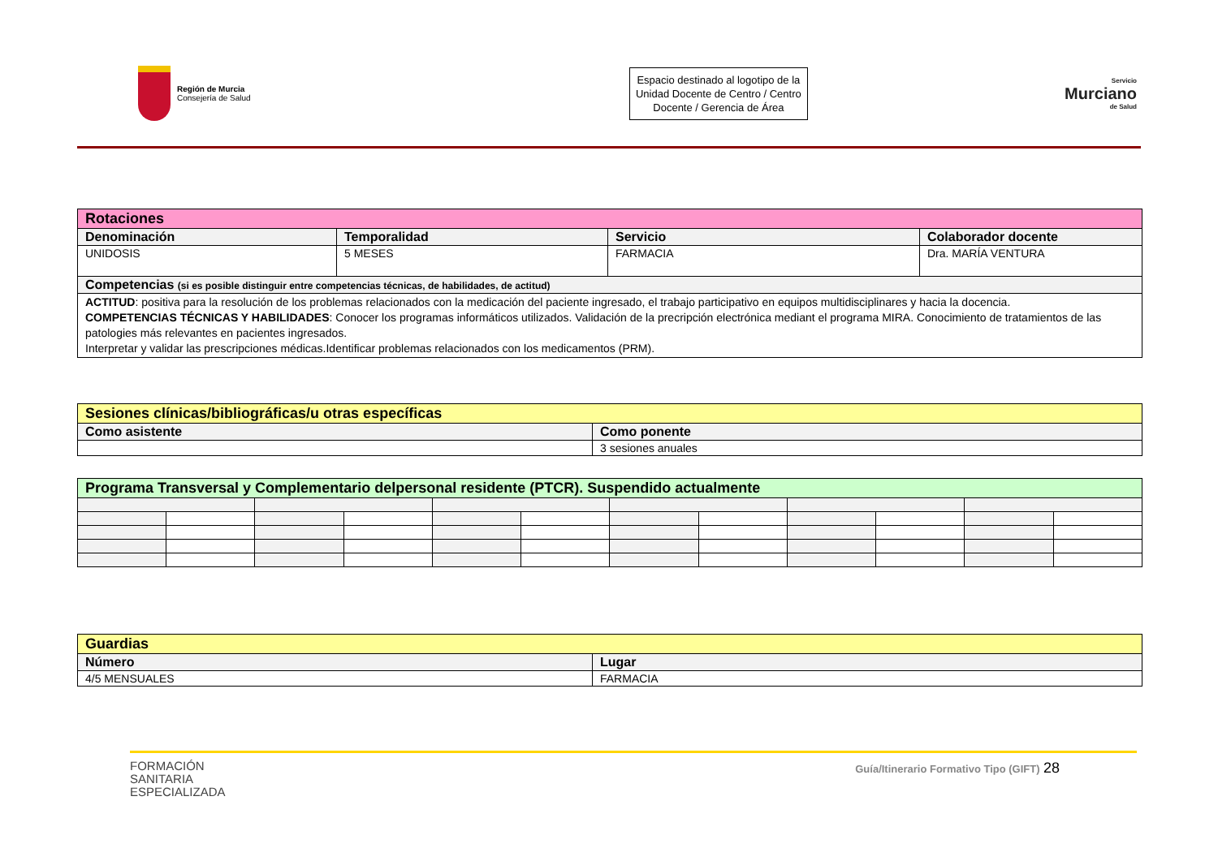Región de Murcia
Consejería de Salud
Espacio destinado al logotipo de la Unidad Docente de Centro / Centro Docente / Gerencia de Área
Servicio
Murciano
de Salud
| Rotaciones | | | |
| Denominación | Temporalidad | Servicio | Colaborador docente |
| UNIDOSIS | 5 MESES | FARMACIA | Dra. MARÍA VENTURA |
| Competencias (si es posible distinguir entre competencias técnicas, de habilidades, de actitud) | | | |
| ACTITUD : positiva para la resolución de los problemas relacionados con la medicación del paciente ingresado, el trabajo participativo en equipos multidisciplinares y hacia la docencia. COMPETENCIAS TÉCNICAS Y HABILIDADES : Conocer los programas informáticos utilizados. Validación de la precripción electrónica mediant el programa MIRA. Conocimiento de tratamientos de las patologies más relevantes en pacientes ingresados. Interpretar y validar las prescripciones médicas.Identificar problemas relacionados con los medicamentos (PRM). | | | |
| Sesiones clínicas/bibliográficas/u otras específicas | |
| Como asistente | Como ponente |
| | 3 sesiones anuales |
| Programa Transversal y Complementario delpersonal residente (PTCR). Suspendido actualmente | | | | | | | | | | | |
| Guardias | |
| Número | Lugar |
| 4/5 MENSUALES | FARMACIA |
FORMACIÓN
SANITARIA
ESPECIALIZADA
Guía/Itinerario Formativo Tipo (GIFT) 28